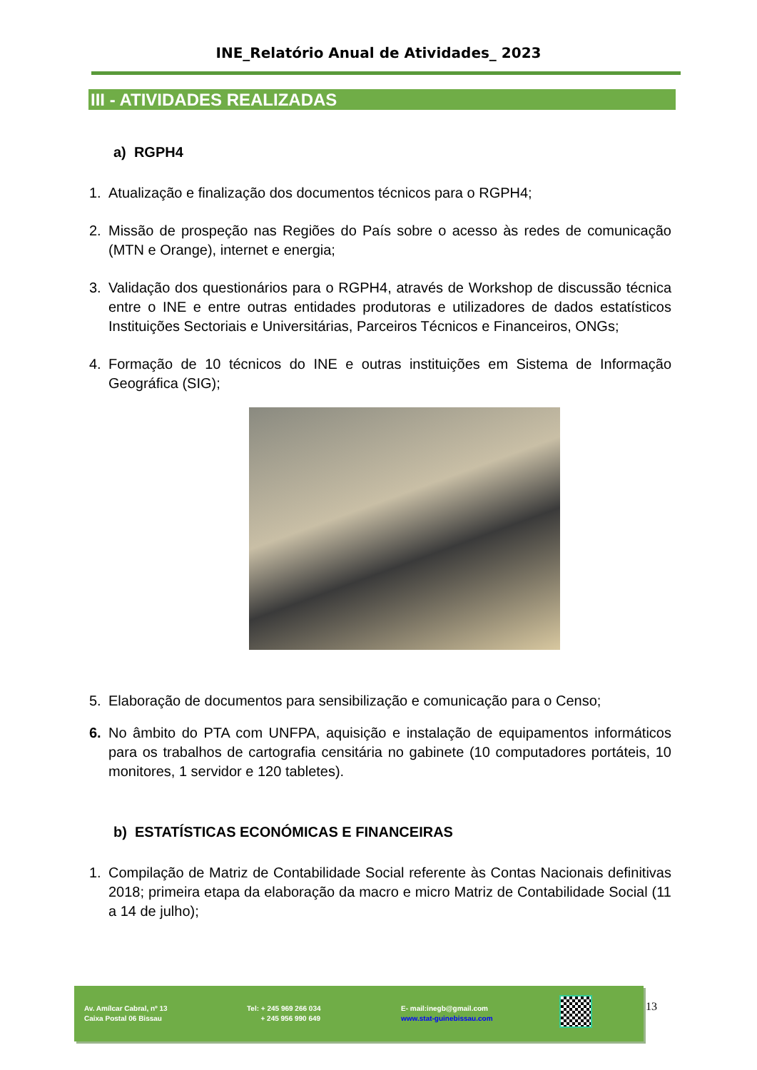INE_Relatório Anual de Atividades_ 2023
III - ATIVIDADES REALIZADAS
a) RGPH4
1. Atualização e finalização dos documentos técnicos para o RGPH4;
2. Missão de prospeção nas Regiões do País sobre o acesso às redes de comunicação (MTN e Orange), internet e energia;
3. Validação dos questionários para o RGPH4, através de Workshop de discussão técnica entre o INE e entre outras entidades produtoras e utilizadores de dados estatísticos Instituições Sectoriais e Universitárias, Parceiros Técnicos e Financeiros, ONGs;
4. Formação de 10 técnicos do INE e outras instituições em Sistema de Informação Geográfica (SIG);
5. Elaboração de documentos para sensibilização e comunicação para o Censo;
6. No âmbito do PTA com UNFPA, aquisição e instalação de equipamentos informáticos para os trabalhos de cartografia censitária no gabinete (10 computadores portáteis, 10 monitores, 1 servidor e 120 tabletes).
b) ESTATÍSTICAS ECONÓMICAS E FINANCEIRAS
1. Compilação de Matriz de Contabilidade Social referente às Contas Nacionais definitivas 2018; primeira etapa da elaboração da macro e micro Matriz de Contabilidade Social (11 a 14 de julho);
Av. Amílcar Cabral, nº 13
Caixa Postal 06 Bissau
Tel: + 245 969 266 034
+ 245 956 990 649
E- mail:inegb@gmail.com
www.stat-guinebissau.com
13